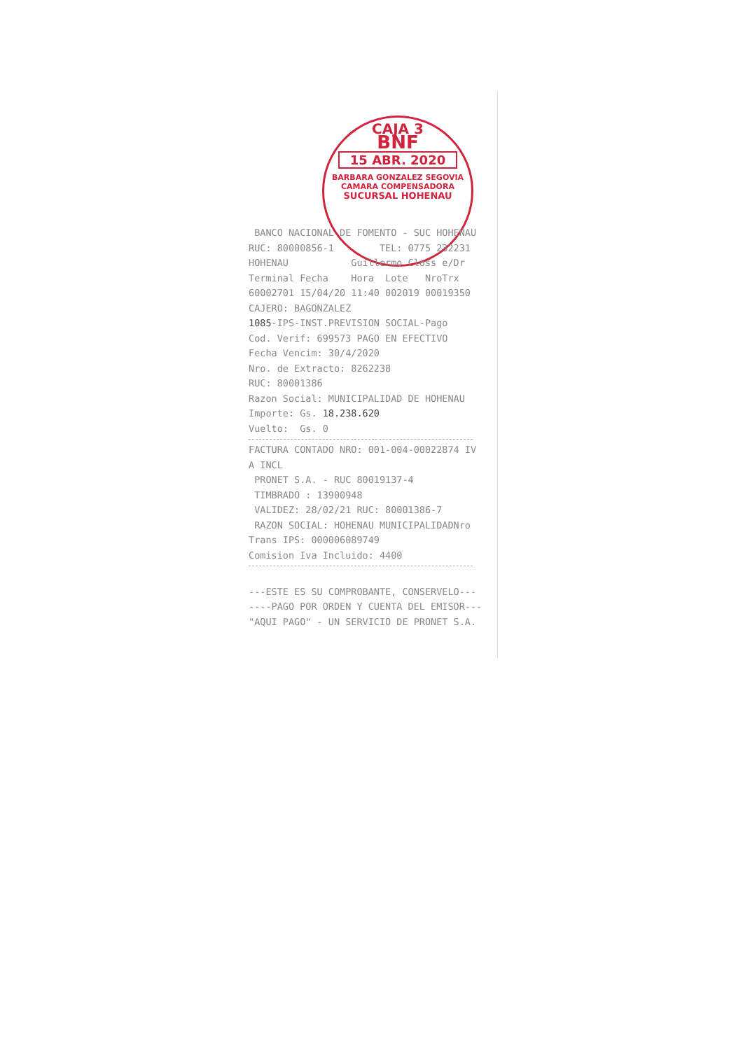CAJA 3
BNF
15 ABR. 2020
BARBARA GONZALEZ SEGOVIA
CAMARA COMPENSADORA
SUCURSAL HOHENAU
BANCO NACIONAL DE FOMENTO - SUC HOHENAU RUC: 80000856-1 TEL: 0775 232231 HOHENAU Guillermo Closs e/Dr Terminal Fecha Hora Lote NroTrx 60002701 15/04/20 11:40 002019 00019350 CAJERO: BAGONZALEZ 1085-IPS-INST.PREVISION SOCIAL-Pago Cod. Verif: 699573 PAGO EN EFECTIVO Fecha Vencim: 30/4/2020 Nro. de Extracto: 8262238 RUC: 80001386 Razon Social: MUNICIPALIDAD DE HOHENAU Importe: Gs. 18.238.620 Vuelto: Gs. 0
FACTURA CONTADO NRO: 001-004-00022874 IV A INCL PRONET S.A. - RUC 80019137-4 TIMBRADO : 13900948 VALIDEZ: 28/02/21 RUC: 80001386-7 RAZON SOCIAL: HOHENAU MUNICIPALIDADNro Trans IPS: 000006089749 Comision Iva Incluido: 4400
---ESTE ES SU COMPROBANTE, CONSERVELO--- ----PAGO POR ORDEN Y CUENTA DEL EMISOR--- "AQUI PAGO" - UN SERVICIO DE PRONET S.A.